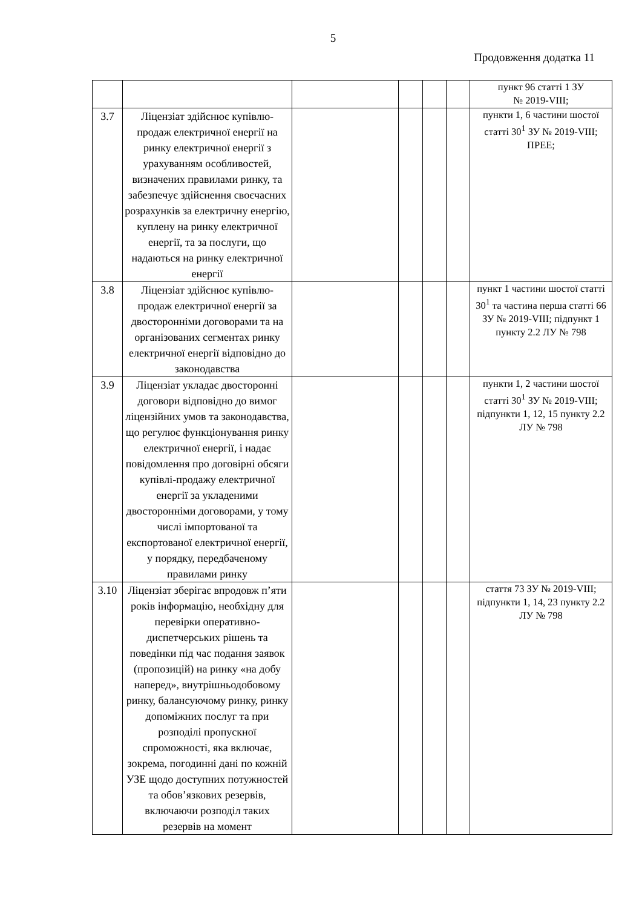5
Продовження додатка 11
| | | | | | | пункт 96 статті 1 ЗУ № 2019-VIII; |
| 3.7 | Ліцензіат здійснює купівлю-продаж електричної енергії на ринку електричної енергії з урахуванням особливостей, визначених правилами ринку, та забезпечує здійснення своєчасних розрахунків за електричну енергію, куплену на ринку електричної енергії, та за послуги, що надаються на ринку електричної енергії | | | | | пункти 1, 6 частини шостої статті 30<sup>1</sup> ЗУ № 2019-VIII; ПРЕЕ; |
| 3.8 | Ліцензіат здійснює купівлю-продаж електричної енергії за двосторонніми договорами та на організованих сегментах ринку електричної енергії відповідно до законодавства | | | | | пункт 1 частини шостої статті 30<sup>1</sup> та частина перша статті 66 ЗУ № 2019-VIII; підпункт 1 пункту 2.2 ЛУ № 798 |
| 3.9 | Ліцензіат укладає двосторонні договори відповідно до вимог ліцензійних умов та законодавства, що регулює функціонування ринку електричної енергії, і надає повідомлення про договірні обсяги купівлі-продажу електричної енергії за укладеними двосторонніми договорами, у тому числі імпортованої та експортованої електричної енергії, у порядку, передбаченому правилами ринку | | | | | пункти 1, 2 частини шостої статті 30<sup>1</sup> ЗУ № 2019-VIII; підпункти 1, 12, 15 пункту 2.2 ЛУ № 798 |
| 3.10 | Ліцензіат зберігає впродовж п’яти років інформацію, необхідну для перевірки оперативно-диспетчерських рішень та поведінки під час подання заявок (пропозицій) на ринку «на добу наперед», внутрішньодобовому ринку, балансуючому ринку, ринку допоміжних послуг та при розподілі пропускної спроможності, яка включає, зокрема, погодинні дані по кожній УЗЕ щодо доступних потужностей та обов’язкових резервів, включаючи розподіл таких резервів на момент | | | | | стаття 73 ЗУ № 2019-VIII; підпункти 1, 14, 23 пункту 2.2 ЛУ № 798 |